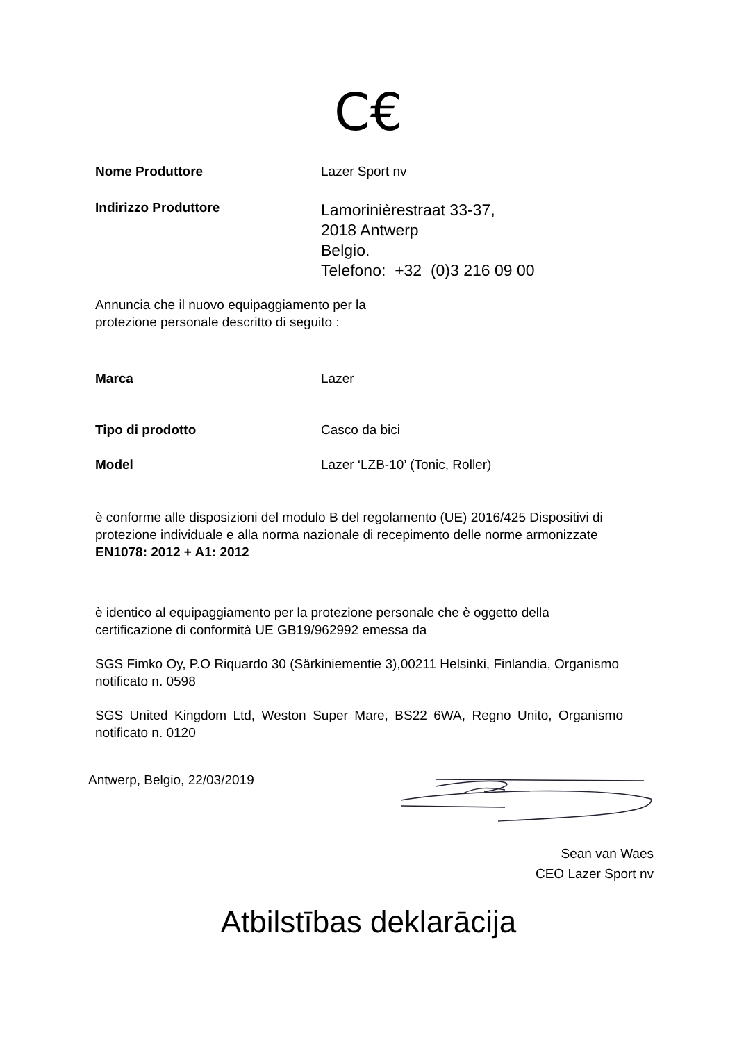C€
Nome Produttore Lazer Sport nv
Indirizzo Produttore
Lamorinièrestraat 33-37,
2018 Antwerp
Belgio.
Telefono: +32 (0)3 216 09 00
Annuncia che il nuovo equipaggiamento per la
protezione personale descritto di seguito :
Marca Lazer
Tipo di prodotto Casco da bici
Model Lazer ‘LZB-10’ (Tonic, Roller)
è conforme alle disposizioni del modulo B del regolamento (UE) 2016/425 Dispositivi di protezione individuale e alla norma nazionale di recepimento delle norme armonizzate EN1078: 2012 + A1: 2012
è identico al equipaggiamento per la protezione personale che è oggetto della certificazione di conformità UE GB19/962992 emessa da
SGS Fimko Oy, P.O Riquardo 30 (Särkiniementie 3),00211 Helsinki, Finlandia, Organismo notificato n. 0598
SGS United Kingdom Ltd, Weston Super Mare, BS22 6WA, Regno Unito, Organismo notificato n. 0120
Antwerp, Belgio, 22/03/2019
Sean van Waes
CEO Lazer Sport nv
Atbilstības deklarācija